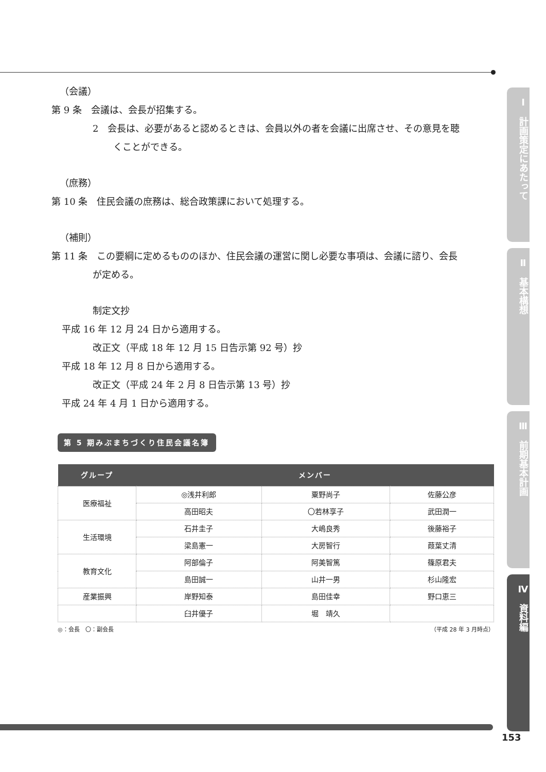（会議）
第 9 条　会議は、会長が招集する。
2　会長は、必要があると認めるときは、会員以外の者を会議に出席させ、その意見を聴
くことができる。
（庶務）
第 10 条　住民会議の庶務は、総合政策課において処理する。
（補則）
第 11 条　この要綱に定めるもののほか、住民会議の運営に関し必要な事項は、会議に諮り、会長
が定める。
制定文抄
平成 16 年 12 月 24 日から適用する。
改正文（平成 18 年 12 月 15 日告示第 92 号）抄
平成 18 年 12 月 8 日から適用する。
改正文（平成 24 年 2 月 8 日告示第 13 号）抄
平成 24 年 4 月 1 日から適用する。
第 5 期みぶまちづくり住民会議名簿
| グループ | メンバー | | |
| --- | --- | --- | --- |
| 医療福祉 | ◎浅井利郎 | 粟野尚子 | 佐藤公彦 |
| | 高田昭夫 | 〇若林享子 | 武田潤一 |
| 生活環境 | 石井圭子 | 大嶋良秀 | 後藤裕子 |
| | 梁島憲一 | 大房智行 | 葭葉丈清 |
| 教育文化 | 阿部倫子 | 阿美智篤 | 篠原君夫 |
| | 島田誠一 | 山井一男 | 杉山隆宏 |
| 産業振興 | 岸野知泰 | 島田佳幸 | 野口恵三 |
| | 臼井優子 | 堀 靖久 | |
◎：会長　〇：副会長 （平成 28 年 3 月時点）
Ⅰ　計画策定にあたって
Ⅱ　基本構想
Ⅲ　前期基本計画
Ⅳ　資料編
153